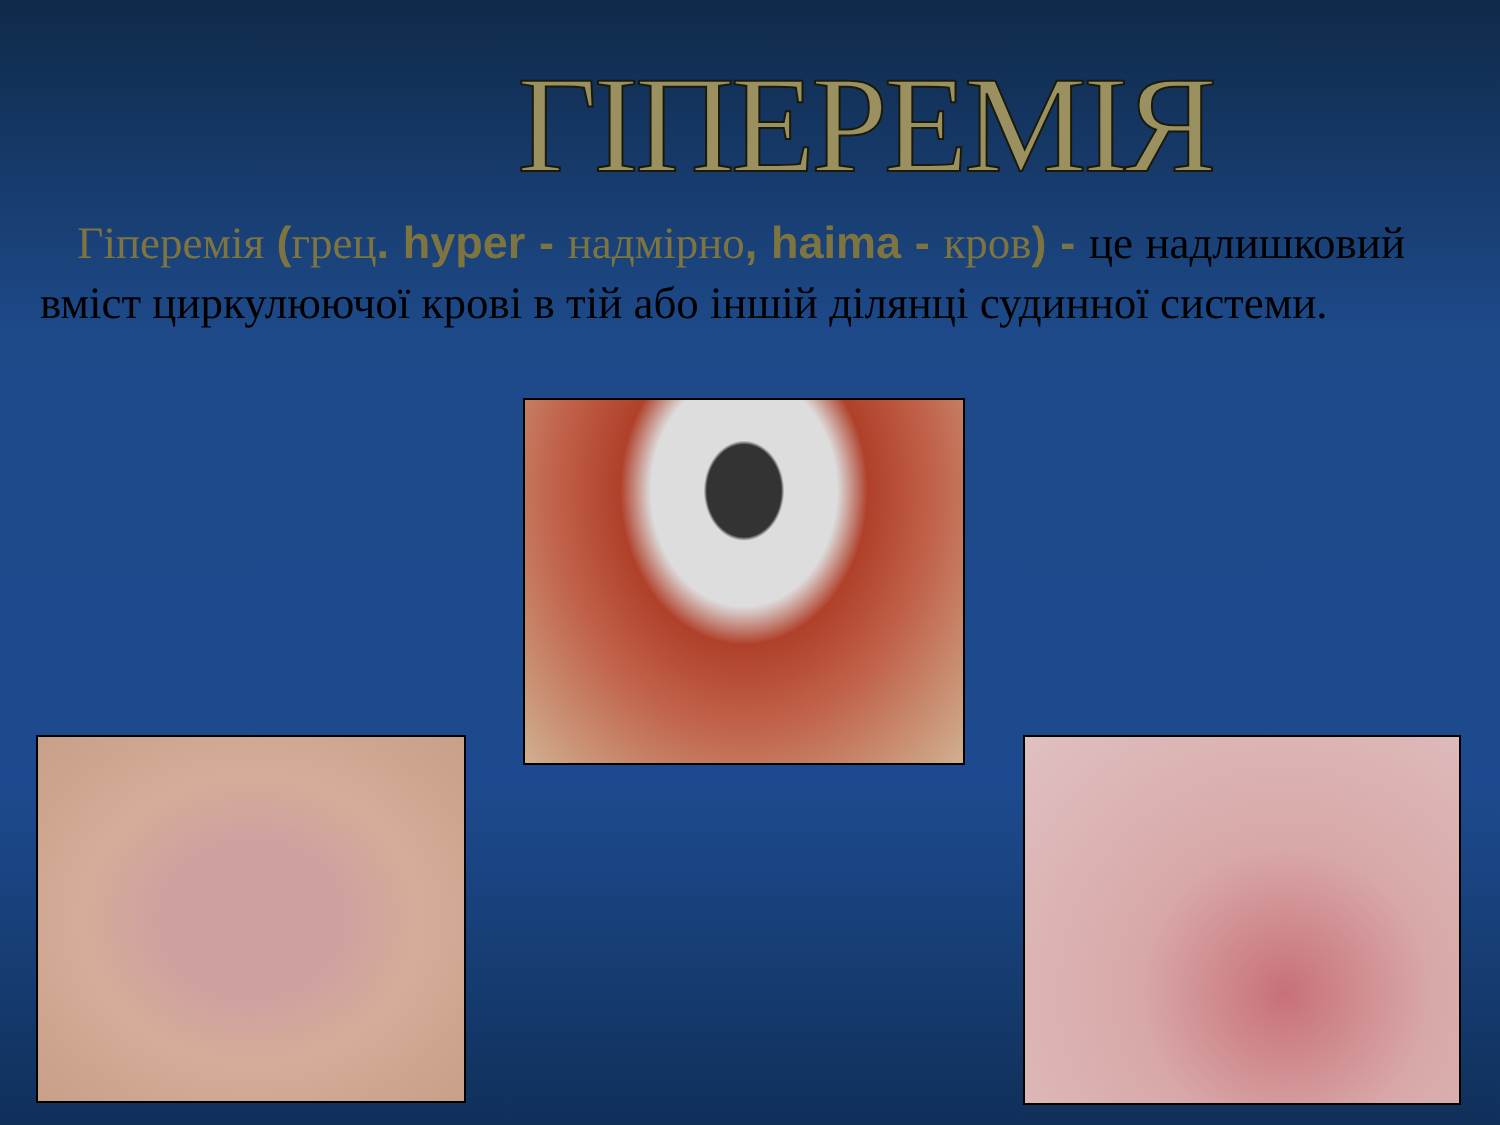ГІПЕРЕМІЯ
Гіперемія (грец. hyper - надмірно, haima - кров) - це надлишковий вміст циркулюючої крові в тій або іншій ділянці судинної системи.